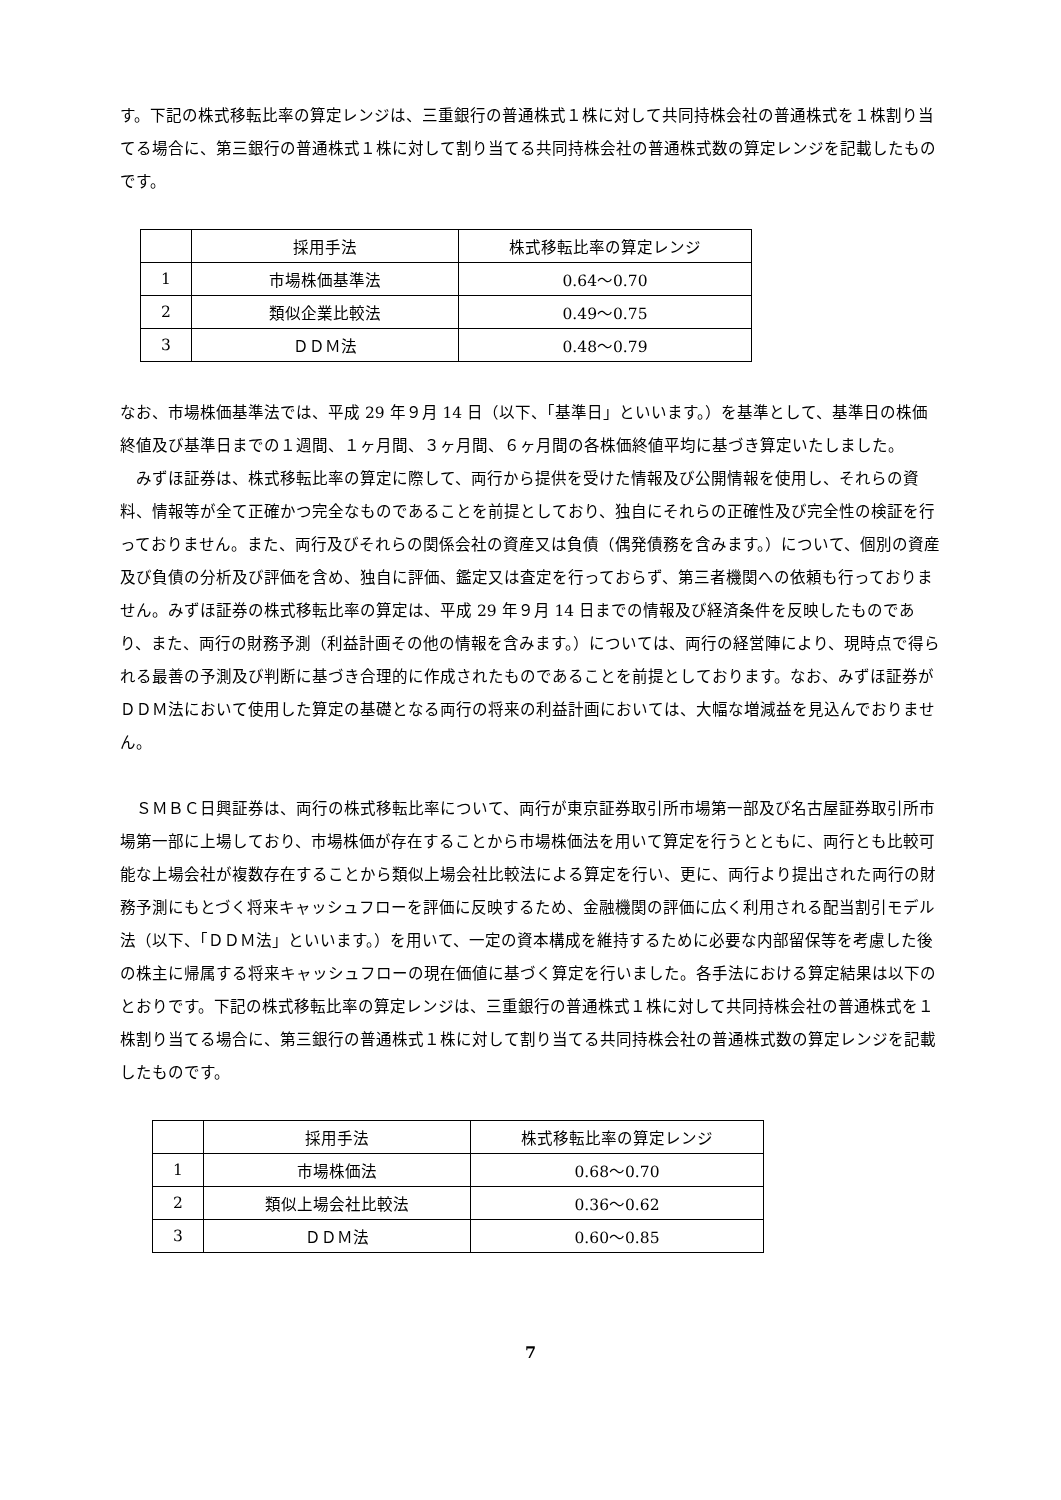す。下記の株式移転比率の算定レンジは、三重銀行の普通株式１株に対して共同持株会社の普通株式を１株割り当てる場合に、第三銀行の普通株式１株に対して割り当てる共同持株会社の普通株式数の算定レンジを記載したものです。
| | 採用手法 | 株式移転比率の算定レンジ |
| --- | --- | --- |
| 1 | 市場株価基準法 | 0.64～0.70 |
| 2 | 類似企業比較法 | 0.49～0.75 |
| 3 | ＤＤＭ法 | 0.48～0.79 |
なお、市場株価基準法では、平成 29 年９月 14 日（以下、「基準日」といいます。）を基準として、基準日の株価終値及び基準日までの１週間、１ヶ月間、３ヶ月間、６ヶ月間の各株価終値平均に基づき算定いたしました。
　みずほ証券は、株式移転比率の算定に際して、両行から提供を受けた情報及び公開情報を使用し、それらの資料、情報等が全て正確かつ完全なものであることを前提としており、独自にそれらの正確性及び完全性の検証を行っておりません。また、両行及びそれらの関係会社の資産又は負債（偶発債務を含みます。）について、個別の資産及び負債の分析及び評価を含め、独自に評価、鑑定又は査定を行っておらず、第三者機関への依頼も行っておりません。みずほ証券の株式移転比率の算定は、平成 29 年９月 14 日までの情報及び経済条件を反映したものであり、また、両行の財務予測（利益計画その他の情報を含みます。）については、両行の経営陣により、現時点で得られる最善の予測及び判断に基づき合理的に作成されたものであることを前提としております。なお、みずほ証券がＤＤＭ法において使用した算定の基礎となる両行の将来の利益計画においては、大幅な増減益を見込んでおりません。
　ＳＭＢＣ日興証券は、両行の株式移転比率について、両行が東京証券取引所市場第一部及び名古屋証券取引所市場第一部に上場しており、市場株価が存在することから市場株価法を用いて算定を行うとともに、両行とも比較可能な上場会社が複数存在することから類似上場会社比較法による算定を行い、更に、両行より提出された両行の財務予測にもとづく将来キャッシュフローを評価に反映するため、金融機関の評価に広く利用される配当割引モデル法（以下、「ＤＤＭ法」といいます。）を用いて、一定の資本構成を維持するために必要な内部留保等を考慮した後の株主に帰属する将来キャッシュフローの現在価値に基づく算定を行いました。各手法における算定結果は以下のとおりです。下記の株式移転比率の算定レンジは、三重銀行の普通株式１株に対して共同持株会社の普通株式を１株割り当てる場合に、第三銀行の普通株式１株に対して割り当てる共同持株会社の普通株式数の算定レンジを記載したものです。
| | 採用手法 | 株式移転比率の算定レンジ |
| --- | --- | --- |
| 1 | 市場株価法 | 0.68～0.70 |
| 2 | 類似上場会社比較法 | 0.36～0.62 |
| 3 | ＤＤＭ法 | 0.60～0.85 |
7